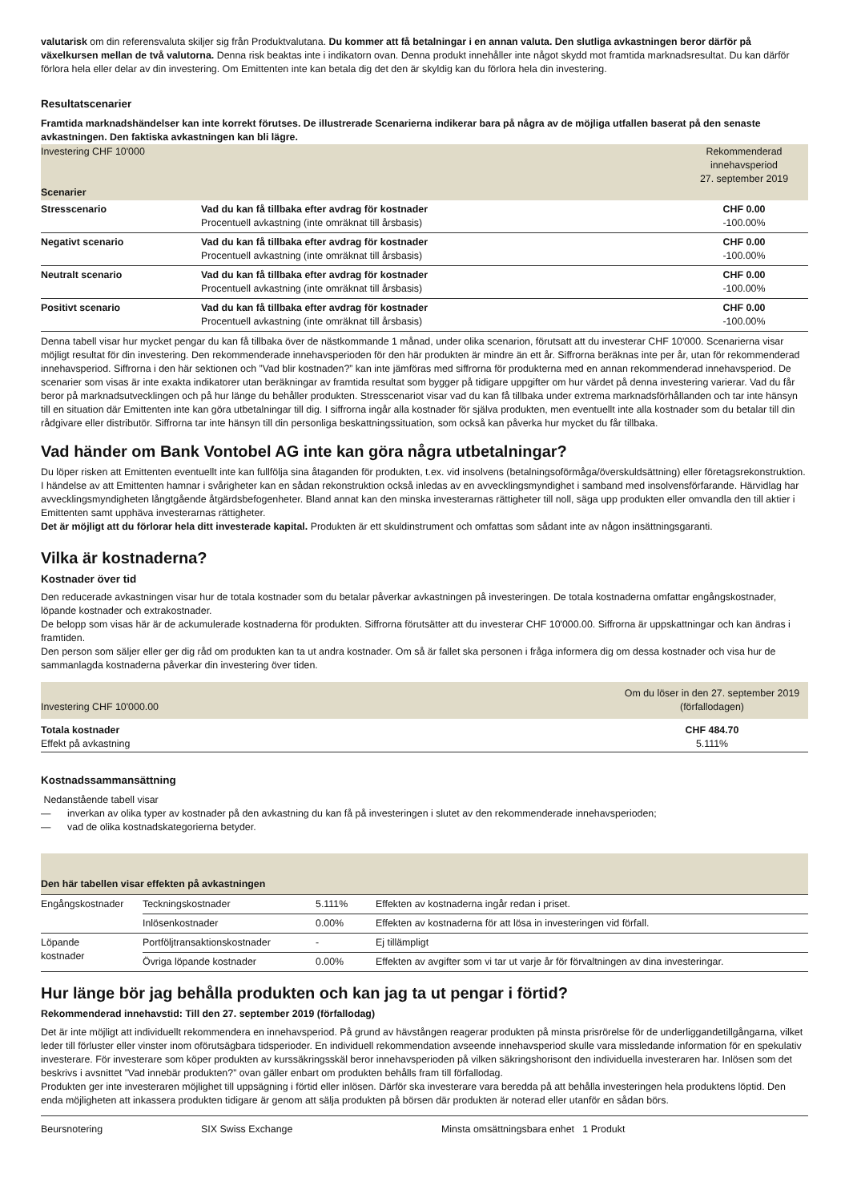valutarisk om din referensvaluta skiljer sig från Produktvalutana. Du kommer att få betalningar i en annan valuta. Den slutliga avkastningen beror därför på växelkursen mellan de två valutorna. Denna risk beaktas inte i indikatorn ovan. Denna produkt innehåller inte något skydd mot framtida marknadsresultat. Du kan därför förlora hela eller delar av din investering. Om Emittenten inte kan betala dig det den är skyldig kan du förlora hela din investering.
Resultatscenarier
Framtida marknadshändelser kan inte korrekt förutses. De illustrerade Scenarierna indikerar bara på några av de möjliga utfallen baserat på den senaste avkastningen. Den faktiska avkastningen kan bli lägre.
| Investering CHF 10'000 Scenarier | | Rekommenderad innehavsperiod 27. september 2019 |
| Stresscenario | Vad du kan få tillbaka efter avdrag för kostnader Procentuell avkastning (inte omräknat till årsbasis) | CHF 0.00 -100.00% |
| Negativt scenario | Vad du kan få tillbaka efter avdrag för kostnader Procentuell avkastning (inte omräknat till årsbasis) | CHF 0.00 -100.00% |
| Neutralt scenario | Vad du kan få tillbaka efter avdrag för kostnader Procentuell avkastning (inte omräknat till årsbasis) | CHF 0.00 -100.00% |
| Positivt scenario | Vad du kan få tillbaka efter avdrag för kostnader Procentuell avkastning (inte omräknat till årsbasis) | CHF 0.00 -100.00% |
Denna tabell visar hur mycket pengar du kan få tillbaka över de nästkommande 1 månad, under olika scenarion, förutsatt att du investerar CHF 10'000. Scenarierna visar möjligt resultat för din investering. Den rekommenderade innehavsperioden för den här produkten är mindre än ett år. Siffrorna beräknas inte per år, utan för rekommenderad innehavsperiod. Siffrorna i den här sektionen och ”Vad blir kostnaden?” kan inte jämföras med siffrorna för produkterna med en annan rekommenderad innehavsperiod. De scenarier som visas är inte exakta indikatorer utan beräkningar av framtida resultat som bygger på tidigare uppgifter om hur värdet på denna investering varierar. Vad du får beror på marknadsutvecklingen och på hur länge du behåller produkten. Stresscenariot visar vad du kan få tillbaka under extrema marknadsförhållanden och tar inte hänsyn till en situation där Emittenten inte kan göra utbetalningar till dig. I siffrorna ingår alla kostnader för själva produkten, men eventuellt inte alla kostnader som du betalar till din rådgivare eller distributör. Siffrorna tar inte hänsyn till din personliga beskattningssituation, som också kan påverka hur mycket du får tillbaka.
Vad händer om Bank Vontobel AG inte kan göra några utbetalningar?
Du löper risken att Emittenten eventuellt inte kan fullfölja sina åtaganden för produkten, t.ex. vid insolvens (betalningsoförmåga/överskuldsättning) eller företagsrekonstruktion. I händelse av att Emittenten hamnar i svårigheter kan en sådan rekonstruktion också inledas av en avvecklingsmyndighet i samband med insolvensförfarande. Härvidlag har avvecklingsmyndigheten långtgående åtgärdsbefogenheter. Bland annat kan den minska investerarnas rättigheter till noll, säga upp produkten eller omvandla den till aktier i Emittenten samt upphäva investerarnas rättigheter.
Det är möjligt att du förlorar hela ditt investerade kapital. Produkten är ett skuldinstrument och omfattas som sådant inte av någon insättningsgaranti.
Vilka är kostnaderna?
Kostnader över tid
Den reducerade avkastningen visar hur de totala kostnader som du betalar påverkar avkastningen på investeringen. De totala kostnaderna omfattar engångskostnader, löpande kostnader och extrakostnader.
De belopp som visas här är de ackumulerade kostnaderna för produkten. Siffrorna förutsätter att du investerar CHF 10'000.00. Siffrorna är uppskattningar och kan ändras i framtiden.
Den person som säljer eller ger dig råd om produkten kan ta ut andra kostnader. Om så är fallet ska personen i fråga informera dig om dessa kostnader och visa hur de sammanlagda kostnaderna påverkar din investering över tiden.
| Investering CHF 10'000.00 | Om du löser in den 27. september 2019 (förfallodagen) |
| Totala kostnader Effekt på avkastning | CHF 484.70 5.111% |
Kostnadssammansättning
Nedanstående tabell visar
— inverkan av olika typer av kostnader på den avkastning du kan få på investeringen i slutet av den rekommenderade innehavsperioden;
— vad de olika kostnadskategorierna betyder.
| Den här tabellen visar effekten på avkastningen | | | |
| --- | --- | --- | --- |
| Engångskostnader | Teckningskostnader | 5.111% | Effekten av kostnaderna ingår redan i priset. |
| | Inlösenkostnader | 0.00% | Effekten av kostnaderna för att lösa in investeringen vid förfall. |
| Löpande kostnader | Portföljtransaktionskostnader | - | Ej tillämpligt |
| | Övriga löpande kostnader | 0.00% | Effekten av avgifter som vi tar ut varje år för förvaltningen av dina investeringar. |
Hur länge bör jag behålla produkten och kan jag ta ut pengar i förtid?
Rekommenderad innehavstid: Till den 27. september 2019 (förfallodag)
Det är inte möjligt att individuellt rekommendera en innehavsperiod. På grund av hävstången reagerar produkten på minsta prisrörelse för de underliggandetillgångarna, vilket leder till förluster eller vinster inom oförutsägbara tidsperioder. En individuell rekommendation avseende innehavsperiod skulle vara missledande information för en spekulativ investerare. För investerare som köper produkten av kurssäkringsskäl beror innehavsperioden på vilken säkringshorisont den individuella investeraren har. Inlösen som det beskrivs i avsnittet ”Vad innebär produkten?” ovan gäller enbart om produkten behålls fram till förfallodag.
Produkten ger inte investeraren möjlighet till uppsägning i förtid eller inlösen. Därför ska investerare vara beredda på att behålla investeringen hela produktens löptid. Den enda möjligheten att inkassera produkten tidigare är genom att sälja produkten på börsen där produkten är noterad eller utanför en sådan börs.
| Beursnotering | SIX Swiss Exchange | Minsta omsättningsbara enhet 1 Produkt |